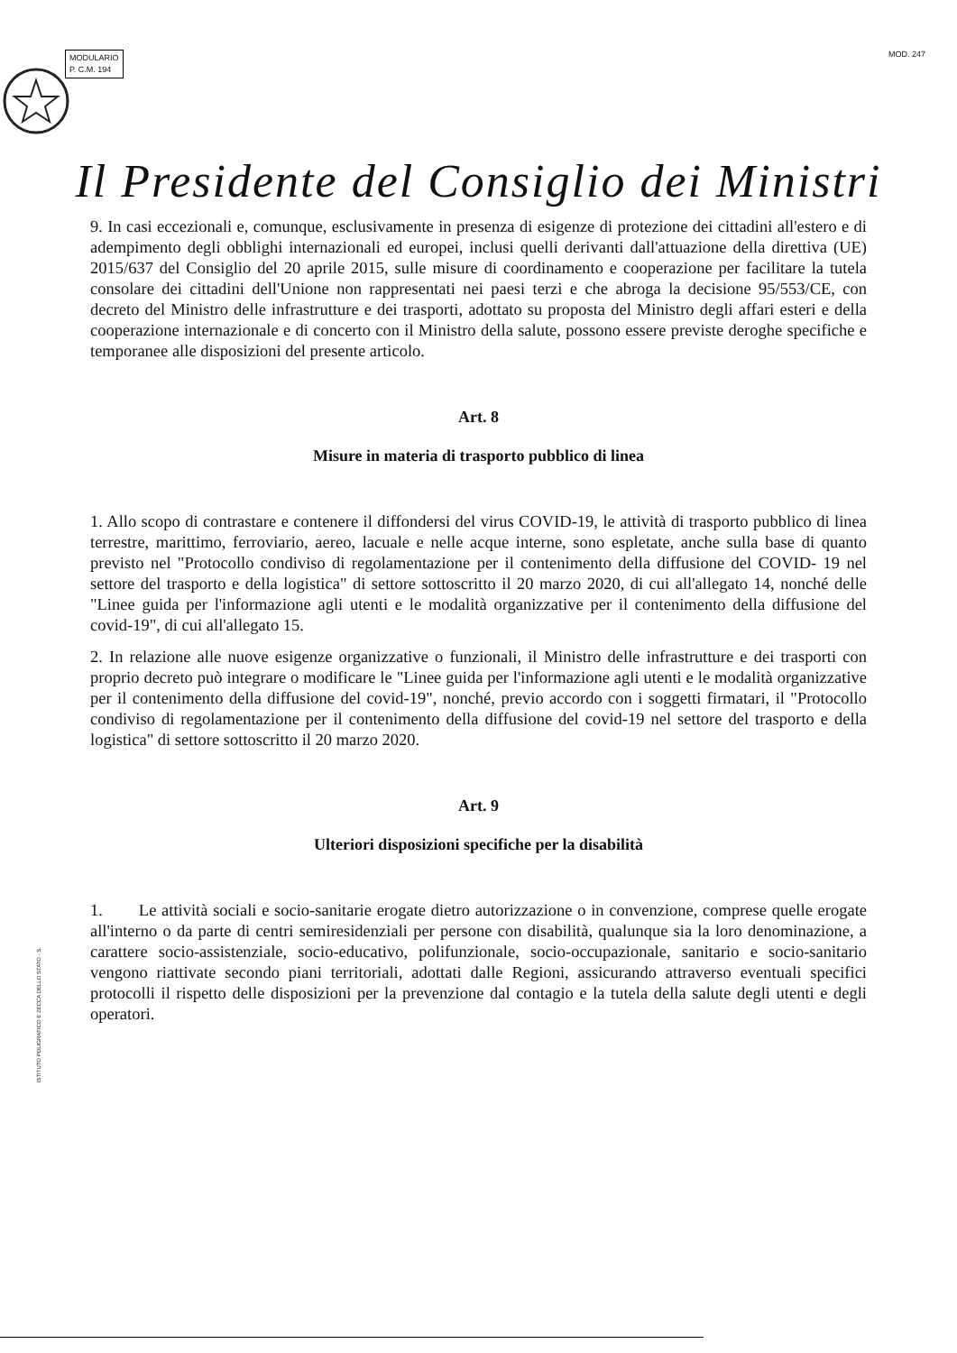MODULARIO
P. C.M. 194
MOD. 247
Il Presidente del Consiglio dei Ministri
9. In casi eccezionali e, comunque, esclusivamente in presenza di esigenze di protezione dei cittadini all'estero e di adempimento degli obblighi internazionali ed europei, inclusi quelli derivanti dall'attuazione della direttiva (UE) 2015/637 del Consiglio del 20 aprile 2015, sulle misure di coordinamento e cooperazione per facilitare la tutela consolare dei cittadini dell'Unione non rappresentati nei paesi terzi e che abroga la decisione 95/553/CE, con decreto del Ministro delle infrastrutture e dei trasporti, adottato su proposta del Ministro degli affari esteri e della cooperazione internazionale e di concerto con il Ministro della salute, possono essere previste deroghe specifiche e temporanee alle disposizioni del presente articolo.
Art. 8
Misure in materia di trasporto pubblico di linea
1. Allo scopo di contrastare e contenere il diffondersi del virus COVID-19, le attività di trasporto pubblico di linea terrestre, marittimo, ferroviario, aereo, lacuale e nelle acque interne, sono espletate, anche sulla base di quanto previsto nel "Protocollo condiviso di regolamentazione per il contenimento della diffusione del COVID- 19 nel settore del trasporto e della logistica" di settore sottoscritto il 20 marzo 2020, di cui all'allegato 14, nonché delle "Linee guida per l'informazione agli utenti e le modalità organizzative per il contenimento della diffusione del covid-19", di cui all'allegato 15.
2. In relazione alle nuove esigenze organizzative o funzionali, il Ministro delle infrastrutture e dei trasporti con proprio decreto può integrare o modificare le "Linee guida per l'informazione agli utenti e le modalità organizzative per il contenimento della diffusione del covid-19", nonché, previo accordo con i soggetti firmatari, il "Protocollo condiviso di regolamentazione per il contenimento della diffusione del covid-19 nel settore del trasporto e della logistica" di settore sottoscritto il 20 marzo 2020.
Art. 9
Ulteriori disposizioni specifiche per la disabilità
1. Le attività sociali e socio-sanitarie erogate dietro autorizzazione o in convenzione, comprese quelle erogate all'interno o da parte di centri semiresidenziali per persone con disabilità, qualunque sia la loro denominazione, a carattere socio-assistenziale, socio-educativo, polifunzionale, socio-occupazionale, sanitario e socio-sanitario vengono riattivate secondo piani territoriali, adottati dalle Regioni, assicurando attraverso eventuali specifici protocolli il rispetto delle disposizioni per la prevenzione dal contagio e la tutela della salute degli utenti e degli operatori.
ISTITUTO POLIGRAFICO E ZECCA DELLO STATO - S.